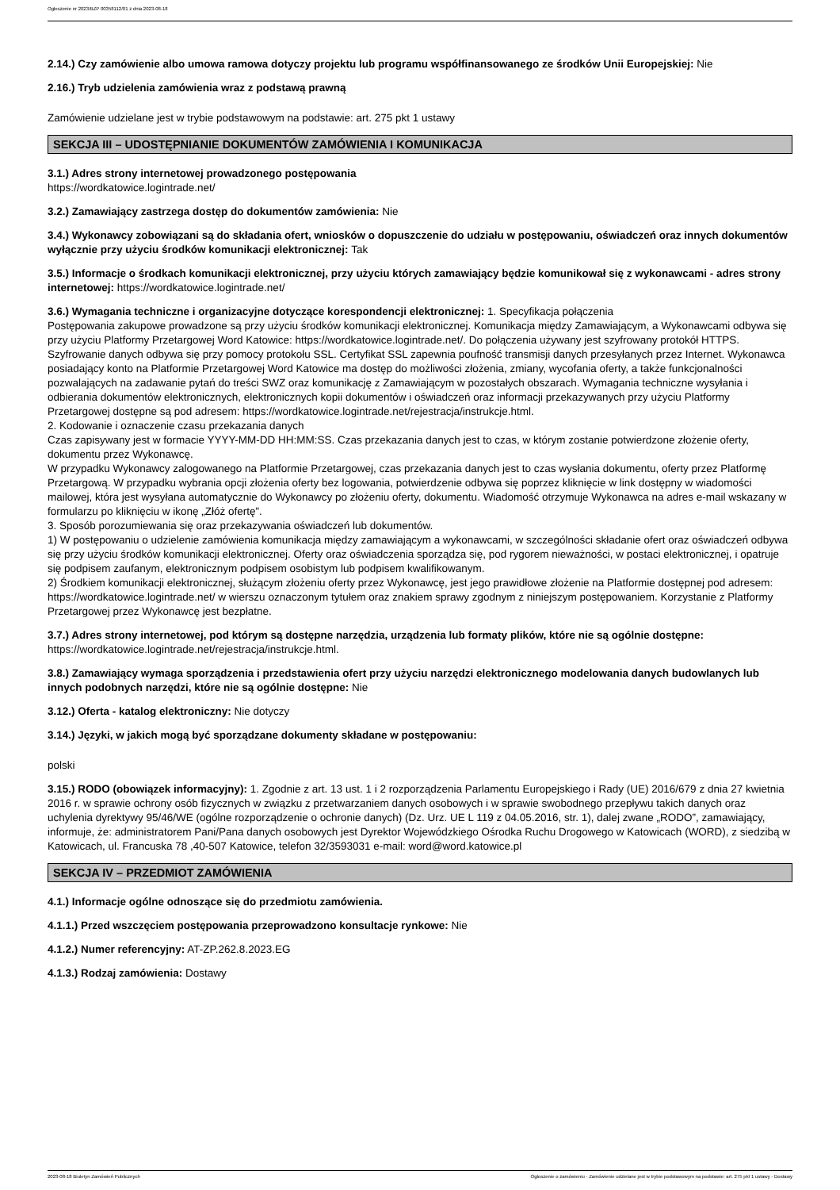Ogłoszenie nr 2023/BZP 00358112/01 z dnia 2023-08-18
2.14.) Czy zamówienie albo umowa ramowa dotyczy projektu lub programu współfinansowanego ze środków Unii Europejskiej: Nie
2.16.) Tryb udzielenia zamówienia wraz z podstawą prawną
Zamówienie udzielane jest w trybie podstawowym na podstawie: art. 275 pkt 1 ustawy
SEKCJA III – UDOSTĘPNIANIE DOKUMENTÓW ZAMÓWIENIA I KOMUNIKACJA
3.1.) Adres strony internetowej prowadzonego postępowania
https://wordkatowice.logintrade.net/
3.2.) Zamawiający zastrzega dostęp do dokumentów zamówienia: Nie
3.4.) Wykonawcy zobowiązani są do składania ofert, wniosków o dopuszczenie do udziału w postępowaniu, oświadczeń oraz innych dokumentów wyłącznie przy użyciu środków komunikacji elektronicznej: Tak
3.5.) Informacje o środkach komunikacji elektronicznej, przy użyciu których zamawiający będzie komunikował się z wykonawcami - adres strony internetowej: https://wordkatowice.logintrade.net/
3.6.) Wymagania techniczne i organizacyjne dotyczące korespondencji elektronicznej: 1. Specyfikacja połączenia
Postępowania zakupowe prowadzone są przy użyciu środków komunikacji elektronicznej. Komunikacja między Zamawiającym, a Wykonawcami odbywa się przy użyciu Platformy Przetargowej Word Katowice: https://wordkatowice.logintrade.net/. Do połączenia używany jest szyfrowany protokół HTTPS. Szyfrowanie danych odbywa się przy pomocy protokołu SSL. Certyfikat SSL zapewnia poufność transmisji danych przesyłanych przez Internet. Wykonawca posiadający konto na Platformie Przetargowej Word Katowice ma dostęp do możliwości złożenia, zmiany, wycofania oferty, a także funkcjonalności pozwalających na zadawanie pytań do treści SWZ oraz komunikację z Zamawiającym w pozostałych obszarach. Wymagania techniczne wysyłania i odbierania dokumentów elektronicznych, elektronicznych kopii dokumentów i oświadczeń oraz informacji przekazywanych przy użyciu Platformy Przetargowej dostępne są pod adresem: https://wordkatowice.logintrade.net/rejestracja/instrukcje.html.
2. Kodowanie i oznaczenie czasu przekazania danych
Czas zapisywany jest w formacie YYYY-MM-DD HH:MM:SS. Czas przekazania danych jest to czas, w którym zostanie potwierdzone złożenie oferty, dokumentu przez Wykonawcę.
W przypadku Wykonawcy zalogowanego na Platformie Przetargowej, czas przekazania danych jest to czas wysłania dokumentu, oferty przez Platformę Przetargową. W przypadku wybrania opcji złożenia oferty bez logowania, potwierdzenie odbywa się poprzez kliknięcie w link dostępny w wiadomości mailowej, która jest wysyłana automatycznie do Wykonawcy po złożeniu oferty, dokumentu. Wiadomość otrzymuje Wykonawca na adres e-mail wskazany w formularzu po kliknięciu w ikonę „Złóż ofertę”.
3. Sposób porozumiewania się oraz przekazywania oświadczeń lub dokumentów.
1) W postępowaniu o udzielenie zamówienia komunikacja między zamawiającym a wykonawcami, w szczególności składanie ofert oraz oświadczeń odbywa się przy użyciu środków komunikacji elektronicznej. Oferty oraz oświadczenia sporządza się, pod rygorem nieważności, w postaci elektronicznej, i opatruje się podpisem zaufanym, elektronicznym podpisem osobistym lub podpisem kwalifikowanym.
2) Środkiem komunikacji elektronicznej, służącym złożeniu oferty przez Wykonawcę, jest jego prawidłowe złożenie na Platformie dostępnej pod adresem: https://wordkatowice.logintrade.net/ w wierszu oznaczonym tytułem oraz znakiem sprawy zgodnym z niniejszym postępowaniem. Korzystanie z Platformy Przetargowej przez Wykonawcę jest bezpłatne.
3.7.) Adres strony internetowej, pod którym są dostępne narzędzia, urządzenia lub formaty plików, które nie są ogólnie dostępne: https://wordkatowice.logintrade.net/rejestracja/instrukcje.html.
3.8.) Zamawiający wymaga sporządzenia i przedstawienia ofert przy użyciu narzędzi elektronicznego modelowania danych budowlanych lub innych podobnych narzędzi, które nie są ogólnie dostępne: Nie
3.12.) Oferta - katalog elektroniczny: Nie dotyczy
3.14.) Języki, w jakich mogą być sporządzane dokumenty składane w postępowaniu:
polski
3.15.) RODO (obowiązek informacyjny): 1. Zgodnie z art. 13 ust. 1 i 2 rozporządzenia Parlamentu Europejskiego i Rady (UE) 2016/679 z dnia 27 kwietnia 2016 r. w sprawie ochrony osób fizycznych w związku z przetwarzaniem danych osobowych i w sprawie swobodnego przepływu takich danych oraz uchylenia dyrektywy 95/46/WE (ogólne rozporządzenie o ochronie danych) (Dz. Urz. UE L 119 z 04.05.2016, str. 1), dalej zwane „RODO”, zamawiający, informuje, że: administratorem Pani/Pana danych osobowych jest Dyrektor Wojewódzkiego Ośrodka Ruchu Drogowego w Katowicach (WORD), z siedzibą w Katowicach, ul. Francuska 78 ,40-507 Katowice, telefon 32/3593031 e-mail: word@word.katowice.pl
SEKCJA IV – PRZEDMIOT ZAMÓWIENIA
4.1.) Informacje ogólne odnoszące się do przedmiotu zamówienia.
4.1.1.) Przed wszczęciem postępowania przeprowadzono konsultacje rynkowe: Nie
4.1.2.) Numer referencyjny: AT-ZP.262.8.2023.EG
4.1.3.) Rodzaj zamówienia: Dostawy
2023-08-18 Biuletyn Zamówień Publicznych Ogłoszenie o zamówieniu - Zamówienie udzielane jest w trybie podstawowym na podstawie: art. 275 pkt 1 ustawy - Dostawy